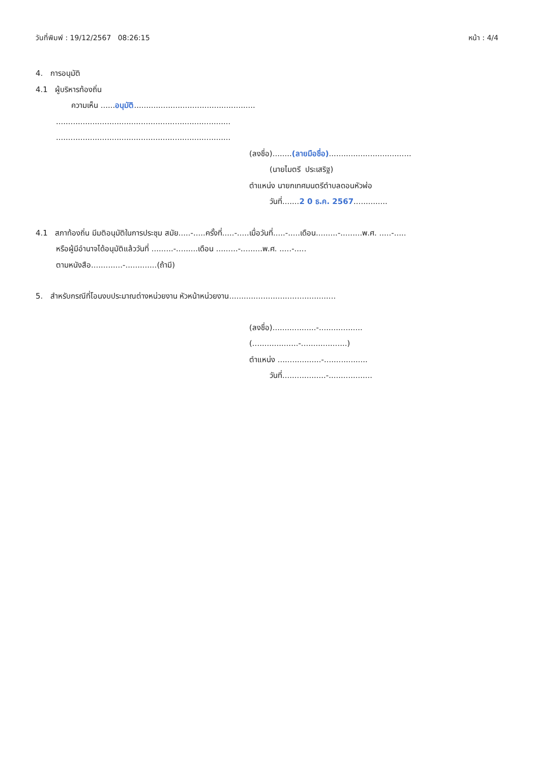วันที่พิมพ์ : 19/12/2567 08:26:15 หน้า : 4/4
4. การอนุมัติ
4.1 ผู้บริหารท้องถิ่น
ความเห็น ......อนุมัติ..................................................
........................................................................
........................................................................
(ลงชื่อ)........(ลายมือชื่อ)..................................
(นายไมตรี ประเสริฐ)
ตำแหน่ง นายกเทศมนตรีตำบลดอนหัวฬ่อ
วันที่.......2 0 ธ.ค. 2567..............
4.1 สภาท้องถิ่น มีมติอนุมัติในการประชุม สมัย.....-.....ครั้งที่.....-.....เมื่อวันที่.....-.....เดือน.........-.........พ.ศ. .....-.....
หรือผู้มีอำนาจได้อนุมัติแล้ววันที่ .........-.........เดือน .........-.........พ.ศ. .....-.....
ตามหนังสือ.............-.............(ถ้ามี)
5. สำหรับกรณีที่โอนงบประมาณต่างหน่วยงาน หัวหน้าหน่วยงาน............................................
(ลงชื่อ)..................-..................
(...................-...................)
ตำแหน่ง ..................-..................
วันที่..................-..................